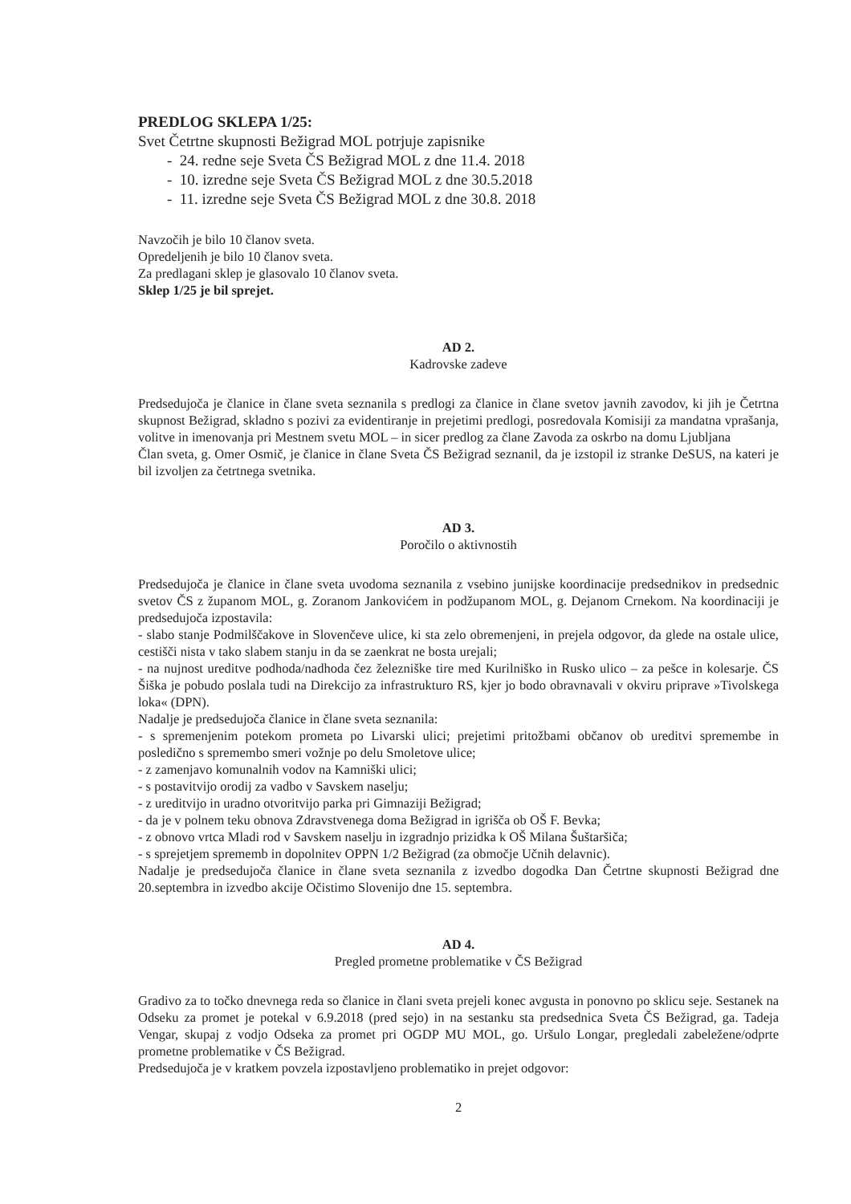PREDLOG SKLEPA 1/25:
Svet Četrtne skupnosti Bežigrad MOL potrjuje zapisnike
- 24. redne seje Sveta ČS Bežigrad MOL z dne 11.4. 2018
- 10. izredne seje Sveta ČS Bežigrad MOL z dne 30.5.2018
- 11. izredne seje Sveta ČS Bežigrad MOL z dne 30.8. 2018
Navzočih je bilo 10 članov sveta.
Opredeljenih je bilo 10 članov sveta.
Za predlagani sklep je glasovalo 10 članov sveta.
Sklep 1/25 je bil sprejet.
AD 2.
Kadrovske zadeve
Predsedujoča je članice in člane sveta seznanila s predlogi za članice in člane svetov javnih zavodov, ki jih je Četrtna skupnost Bežigrad, skladno s pozivi za evidentiranje in prejetimi predlogi, posredovala Komisiji za mandatna vprašanja, volitve in imenovanja pri Mestnem svetu MOL – in sicer predlog za člane Zavoda za oskrbo na domu Ljubljana
Član sveta, g. Omer Osmič, je članice in člane Sveta ČS Bežigrad seznanil, da je izstopil iz stranke DeSUS, na kateri je bil izvoljen za četrtnega svetnika.
AD 3.
Poročilo o aktivnostih
Predsedujoča je članice in člane sveta uvodoma seznanila z vsebino junijske koordinacije predsednikov in predsednic svetov ČS z županom MOL, g. Zoranom Jankovićem in podžupanom MOL, g. Dejanom Crnekom. Na koordinaciji je predsedujoča izpostavila:
- slabo stanje Podmilščakove in Slovenčeve ulice, ki sta zelo obremenjeni, in prejela odgovor, da glede na ostale ulice, cestišči nista v tako slabem stanju in da se zaenkrat ne bosta urejali;
- na nujnost ureditve podhoda/nadhoda čez železniške tire med Kurilniško in Rusko ulico – za pešce in kolesarje. ČS Šiška je pobudo poslala tudi na Direkcijo za infrastrukturo RS, kjer jo bodo obravnavali v okviru priprave »Tivolskega loka« (DPN).
Nadalje je predsedujoča članice in člane sveta seznanila:
- s spremenjenim potekom prometa po Livarski ulici; prejetimi pritožbami občanov ob ureditvi spremembe in posledično s spremembo smeri vožnje po delu Smoletove ulice;
- z zamenjavo komunalnih vodov na Kamniški ulici;
- s postavitvijo orodij za vadbo v Savskem naselju;
- z ureditvijo in uradno otvoritvijo parka pri Gimnaziji Bežigrad;
- da je v polnem teku obnova Zdravstvenega doma Bežigrad in igrišča ob OŠ F. Bevka;
- z obnovo vrtca Mladi rod v Savskem naselju in izgradnjo prizidka k OŠ Milana Šuštaršiča;
- s sprejetjem sprememb in dopolnitev OPPN 1/2 Bežigrad (za območje Učnih delavnic).
Nadalje je predsedujoča članice in člane sveta seznanila z izvedbo dogodka Dan Četrtne skupnosti Bežigrad dne 20.septembra in izvedbo akcije Očistimo Slovenijo dne 15. septembra.
AD 4.
Pregled prometne problematike v ČS Bežigrad
Gradivo za to točko dnevnega reda so članice in člani sveta prejeli konec avgusta in ponovno po sklicu seje. Sestanek na Odseku za promet je potekal v 6.9.2018 (pred sejo) in na sestanku sta predsednica Sveta ČS Bežigrad, ga. Tadeja Vengar, skupaj z vodjo Odseka za promet pri OGDP MU MOL, go. Uršulo Longar, pregledali zabeležene/odprte prometne problematike v ČS Bežigrad.
Predsedujoča je v kratkem povzela izpostavljeno problematiko in prejet odgovor:
2